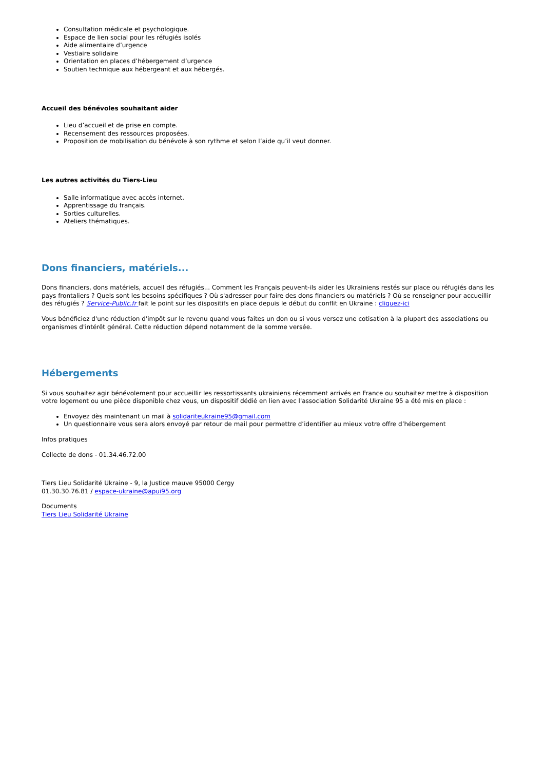Consultation médicale et psychologique.
Espace de lien social pour les réfugiés isolés
Aide alimentaire d’urgence
Vestiaire solidaire
Orientation en places d’hébergement d’urgence
Soutien technique aux hébergeant et aux hébergés.
Accueil des bénévoles souhaitant aider
Lieu d’accueil et de prise en compte.
Recensement des ressources proposées.
Proposition de mobilisation du bénévole à son rythme et selon l’aide qu’il veut donner.
Les autres activités du Tiers-Lieu
Salle informatique avec accès internet.
Apprentissage du français.
Sorties culturelles.
Ateliers thématiques.
Dons financiers, matériels...
Dons financiers, dons matériels, accueil des réfugiés... Comment les Français peuvent-ils aider les Ukrainiens restés sur place ou réfugiés dans les pays frontaliers ? Quels sont les besoins spécifiques ? Où s'adresser pour faire des dons financiers ou matériels ? Où se renseigner pour accueillir des réfugiés ? Service-Public.fr fait le point sur les dispositifs en place depuis le début du conflit en Ukraine : cliquez-ici
Vous bénéficiez d'une réduction d'impôt sur le revenu quand vous faites un don ou si vous versez une cotisation à la plupart des associations ou organismes d'intérêt général. Cette réduction dépend notamment de la somme versée.
Hébergements
Si vous souhaitez agir bénévolement pour accueillir les ressortissants ukrainiens récemment arrivés en France ou souhaitez mettre à disposition votre logement ou une pièce disponible chez vous, un dispositif dédié en lien avec l'association Solidarité Ukraine 95 a été mis en place :
Envoyez dès maintenant un mail à solidariteukraine95@gmail.com
Un questionnaire vous sera alors envoyé par retour de mail pour permettre d’identifier au mieux votre offre d’hébergement
Infos pratiques
Collecte de dons - 01.34.46.72.00
Tiers Lieu Solidarité Ukraine - 9, la Justice mauve 95000 Cergy
01.30.30.76.81 / espace-ukraine@apui95.org
Documents
Tiers Lieu Solidarité Ukraine